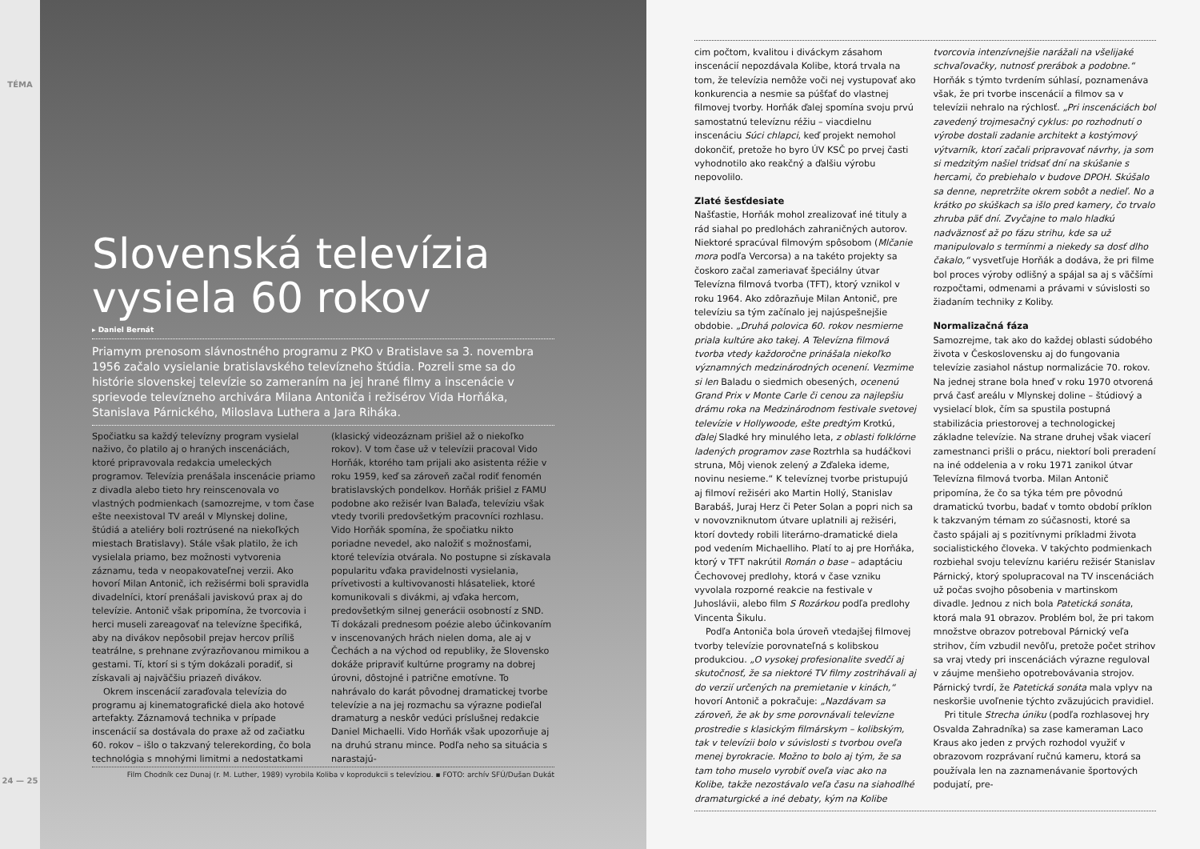TÉMA
24 — 25
Slovenská televízia vysiela 60 rokov
▸ Daniel Bernát
Priamym prenosom slávnostného programu z PKO v Bratislave sa 3. novembra 1956 začalo vysielanie bratislavského televízneho štúdia. Pozreli sme sa do histórie slovenskej televízie so zameraním na jej hrané filmy a inscenácie v sprievode televízneho archivára Milana Antoniča i režisérov Vida Horňáka, Stanislava Párnického, Miloslava Luthera a Jara Riháka.
Spočiatku sa každý televízny program vysielal naživo, čo platilo aj o hraných inscenáciách, ktoré pripravovala redakcia umeleckých programov. Televízia prenášala inscenácie priamo z divadla alebo tieto hry reinscenovala vo vlastných podmienkach (samozrejme, v tom čase ešte neexistoval TV areál v Mlynskej doline, štúdiá a ateliéry boli roztrúsené na niekoľkých miestach Bratislavy). Stále však platilo, že ich vysielala priamo, bez možnosti vytvorenia záznamu, teda v neopakovateľnej verzii. Ako hovorí Milan Antonič, ich režisérmi boli spravidla divadelníci, ktorí prenášali javiskovú prax aj do televízie. Antonič však pripomína, že tvorcovia i herci museli zareagovať na televízne špecifiká, aby na divákov nepôsobil prejav hercov príliš teatrálne, s prehnane zvýrazňovanou mimikou a gestami. Tí, ktorí si s tým dokázali poradiť, si získavali aj najväčšiu priazeň divákov.
Okrem inscenácií zaraďovala televízia do programu aj kinematografické diela ako hotové artefakty. Záznamová technika v prípade inscenácií sa dostávala do praxe až od začiatku 60. rokov – išlo o takzvaný telerekording, čo bola technológia s mnohými limitmi a nedostatkami (klasický videozáznam prišiel až o niekoľko rokov). V tom čase už v televízii pracoval Vido Horňák, ktorého tam prijali ako asistenta réžie v roku 1959, keď sa zároveň začal rodiť fenomén bratislavských pondelkov. Horňák prišiel z FAMU podobne ako režisér Ivan Balaďa, televíziu však vtedy tvorili predovšetkým pracovníci rozhlasu. Vido Horňák spomína, že spočiatku nikto poriadne nevedel, ako naložiť s možnosťami, ktoré televízia otvárala. No postupne si získavala popularitu vďaka pravidelnosti vysielania, prívetivosti a kultivovanosti hlásateliek, ktoré komunikovali s divákmi, aj vďaka hercom, predovšetkým silnej generácii osobností z SND. Tí dokázali prednesom poézie alebo účinkovaním v inscenovaných hrách nielen doma, ale aj v Čechách a na východ od republiky, že Slovensko dokáže pripraviť kultúrne programy na dobrej úrovni, dôstojné i patrične emotívne. To nahrávalo do karát pôvodnej dramatickej tvorbe televízie a na jej rozmachu sa výrazne podieľal dramaturg a neskôr vedúci príslušnej redakcie Daniel Michaelli. Vido Horňák však upozorňuje aj na druhú stranu mince. Podľa neho sa situácia s narastajú-
Film Chodník cez Dunaj (r. M. Luther, 1989) vyrobila Koliba v koprodukcii s televíziou. ▪ FOTO: archív SFÚ/Dušan Dukát
cim počtom, kvalitou i diváckym zásahom inscenácií nepozdávala Kolibe, ktorá trvala na tom, že televízia nemôže voči nej vystupovať ako konkurencia a nesmie sa púšťať do vlastnej filmovej tvorby. Horňák ďalej spomína svoju prvú samostatnú televíznu réžiu – viacdielnu inscenáciu Súci chlapci, keď projekt nemohol dokončiť, pretože ho byro ÚV KSČ po prvej časti vyhodnotilo ako reakčný a ďalšiu výrobu nepovolilo.
Zlaté šesťdesiate
Našťastie, Horňák mohol zrealizovať iné tituly a rád siahal po predlohách zahraničných autorov. Niektoré spracúval filmovým spôsobom (Mlčanie mora podľa Vercorsa) a na takéto projekty sa čoskoro začal zameriavať špeciálny útvar Televízna filmová tvorba (TFT), ktorý vznikol v roku 1964. Ako zdôrazňuje Milan Antonič, pre televíziu sa tým začínalo jej najúspešnejšie obdobie. „Druhá polovica 60. rokov nesmierne priala kultúre ako takej. A Televízna filmová tvorba vtedy každoročne prinášala niekoľko významných medzinárodných ocenení. Vezmime si len Baladu o siedmich obesených, ocenenú Grand Prix v Monte Carle či cenou za najlepšiu drámu roka na Medzinárodnom festivale svetovej televízie v Hollywoode, ešte predtým Krotkú, ďalej Sladké hry minulého leta, z oblasti folklórne ladených programov zase Roztrhla sa hudáčkovi struna, Môj vienok zelený a Zďaleka ideme, novinu nesieme.“ K televíznej tvorbe pristupujú aj filmoví režiséri ako Martin Hollý, Stanislav Barabáš, Juraj Herz či Peter Solan a popri nich sa v novovzniknutom útvare uplatnili aj režiséri, ktorí dovtedy robili literárno-dramatické diela pod vedením Michaelliho. Platí to aj pre Horňáka, ktorý v TFT nakrútil Román o base – adaptáciu Čechovovej predlohy, ktorá v čase vzniku vyvolala rozporné reakcie na festivale v Juhoslávii, alebo film S Rozárkou podľa predlohy Vincenta Šikulu.
Podľa Antoniča bola úroveň vtedajšej filmovej tvorby televízie porovnateľná s kolibskou produkciou. „O vysokej profesionalite svedčí aj skutočnosť, že sa niektoré TV filmy zostrihávali aj do verzií určených na premietanie v kinách,“ hovorí Antonič a pokračuje: „Nazdávam sa zároveň, že ak by sme porovnávali televízne prostredie s klasickým filmárskym – kolibským, tak v televízii bolo v súvislosti s tvorbou oveľa menej byrokracie. Možno to bolo aj tým, že sa tam toho muselo vyrobiť oveľa viac ako na Kolibe, takže nezostávalo veľa času na siahodlhé dramaturgické a iné debaty, kým na Kolibe tvorcovia intenzívnejšie narážali na všelijaké schvaľovačky, nutnosť prerábok a podobne.“ Horňák s týmto tvrdením súhlasí, poznamenáva však, že pri tvorbe inscenácií a filmov sa v televízii nehralo na rýchlosť. „Pri inscenáciách bol zavedený trojmesačný cyklus: po rozhodnutí o výrobe dostali zadanie architekt a kostýmový výtvarník, ktorí začali pripravovať návrhy, ja som si medzitým našiel tridsať dní na skúšanie s hercami, čo prebiehalo v budove DPOH. Skúšalo sa denne, nepretržite okrem sobôt a nedieľ. No a krátko po skúškach sa išlo pred kamery, čo trvalo zhruba päť dní. Zvyčajne to malo hladkú nadväznosť až po fázu strihu, kde sa už manipulovalo s termínmi a niekedy sa dosť dlho čakalo,“ vysvetľuje Horňák a dodáva, že pri filme bol proces výroby odlišný a spájal sa aj s väčšími rozpočtami, odmenami a právami v súvislosti so žiadaním techniky z Koliby.
Normalizačná fáza
Samozrejme, tak ako do každej oblasti súdobého života v Československu aj do fungovania televízie zasiahol nástup normalizácie 70. rokov. Na jednej strane bola hneď v roku 1970 otvorená prvá časť areálu v Mlynskej doline – štúdiový a vysielací blok, čím sa spustila postupná stabilizácia priestorovej a technologickej základne televízie. Na strane druhej však viacerí zamestnanci prišli o prácu, niektorí boli preradení na iné oddelenia a v roku 1971 zanikol útvar Televízna filmová tvorba. Milan Antonič pripomína, že čo sa týka tém pre pôvodnú dramatickú tvorbu, badať v tomto období príklon k takzvaným témam zo súčasnosti, ktoré sa často spájali aj s pozitívnymi príkladmi života socialistického človeka. V takýchto podmienkach rozbiehal svoju televíznu kariéru režisér Stanislav Párnický, ktorý spolupracoval na TV inscenáciách už počas svojho pôsobenia v martinskom divadle. Jednou z nich bola Patetická sonáta, ktorá mala 91 obrazov. Problém bol, že pri takom množstve obrazov potreboval Párnický veľa strihov, čím vzbudil nevôľu, pretože počet strihov sa vraj vtedy pri inscenáciách výrazne reguloval v záujme menšieho opotrebovávania strojov. Párnický tvrdí, že Patetická sonáta mala vplyv na neskoršie uvoľnenie týchto zväzujúcich pravidiel.
Pri titule Strecha úniku (podľa rozhlasovej hry Osvalda Zahradníka) sa zase kameraman Laco Kraus ako jeden z prvých rozhodol využiť v obrazovom rozprávaní ručnú kameru, ktorá sa používala len na zaznamenávanie športových podujatí, pre-